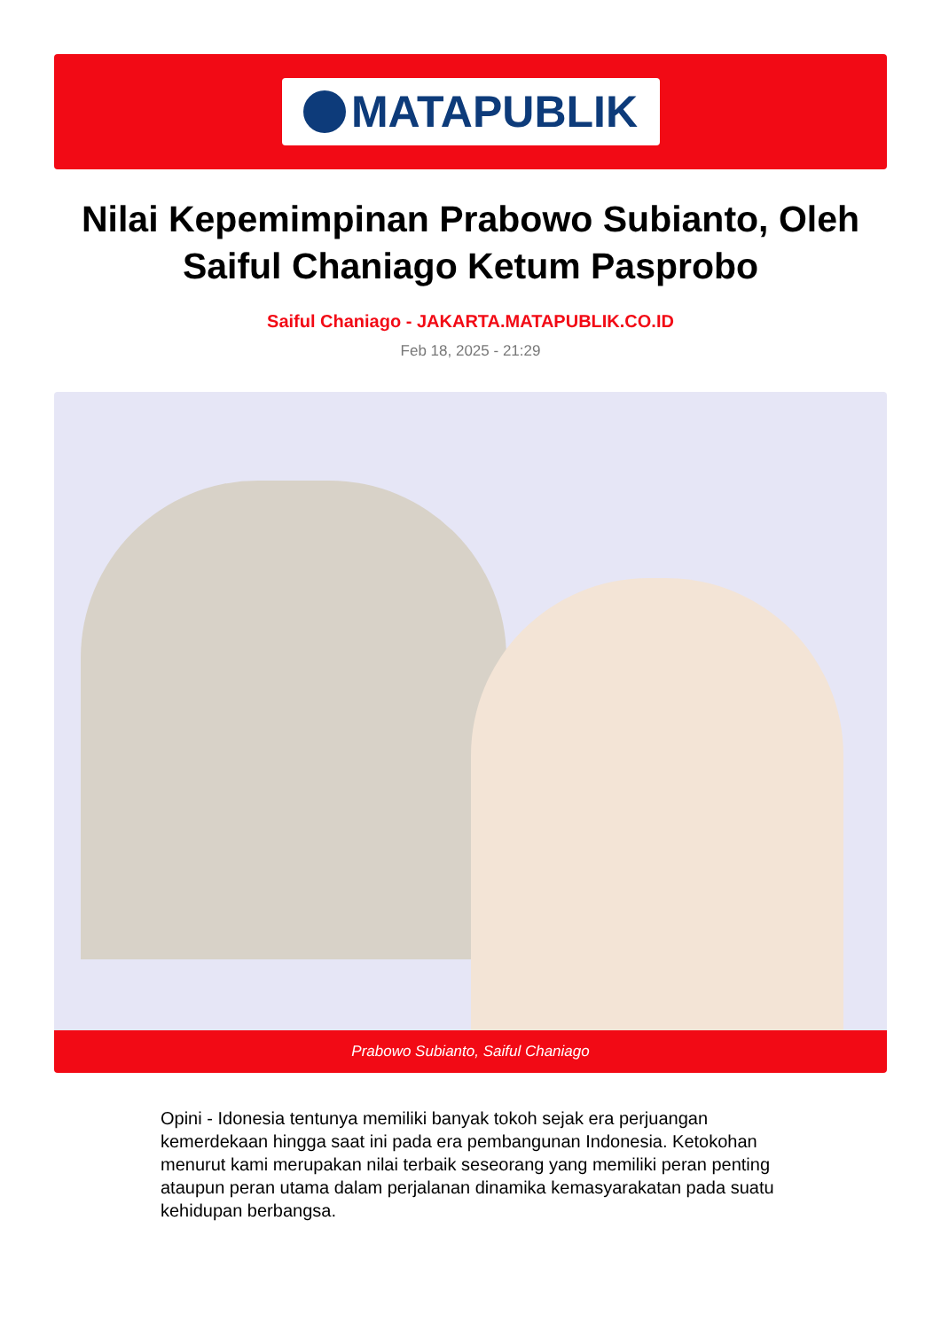MATAPUBLIK
Nilai Kepemimpinan Prabowo Subianto, Oleh Saiful Chaniago Ketum Pasprobo
Saiful Chaniago - JAKARTA.MATAPUBLIK.CO.ID
Feb 18, 2025 - 21:29
Prabowo Subianto, Saiful Chaniago
Opini - Idonesia tentunya memiliki banyak tokoh sejak era perjuangan kemerdekaan hingga saat ini pada era pembangunan Indonesia. Ketokohan menurut kami merupakan nilai terbaik seseorang yang memiliki peran penting ataupun peran utama dalam perjalanan dinamika kemasyarakatan pada suatu kehidupan berbangsa.